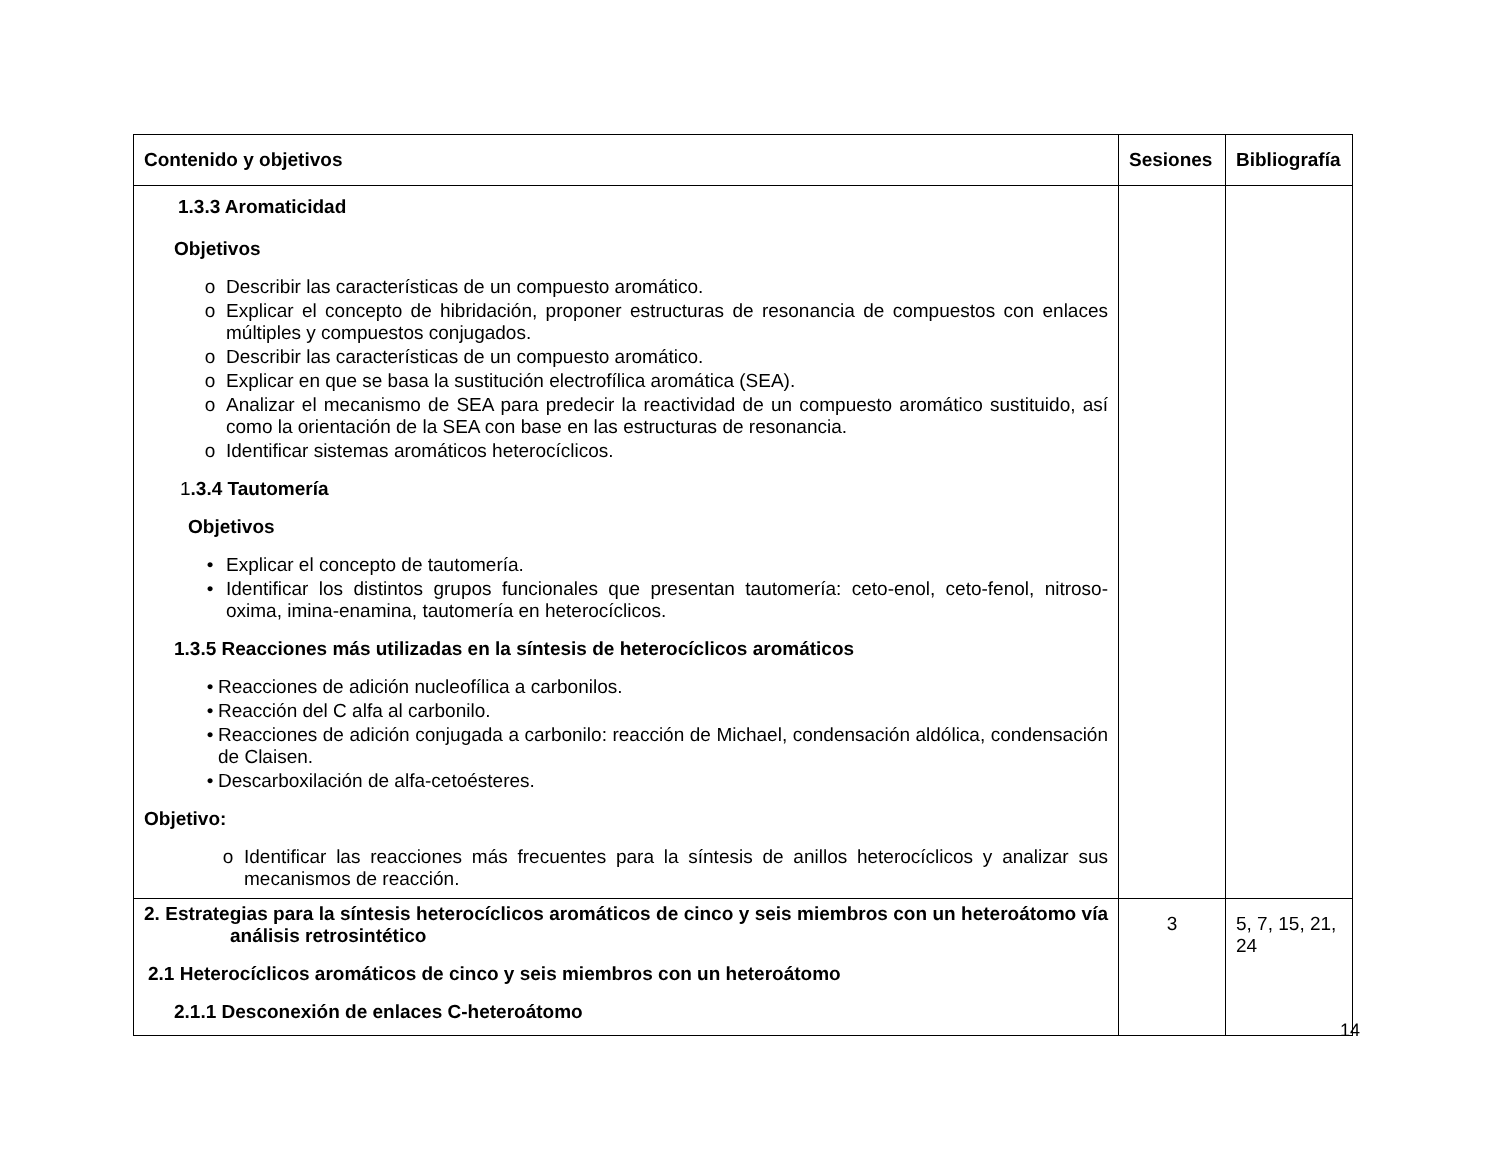| Contenido y objetivos | Sesiones | Bibliografía |
| --- | --- | --- |
| 1.3.3 Aromaticidad Objetivos o Describir las características de un compuesto aromático. o Explicar el concepto de hibridación, proponer estructuras de resonancia de compuestos con enlaces múltiples y compuestos conjugados. o Describir las características de un compuesto aromático. o Explicar en que se basa la sustitución electrofílica aromática (SEA). o Analizar el mecanismo de SEA para predecir la reactividad de un compuesto aromático sustituido, así como la orientación de la SEA con base en las estructuras de resonancia. o Identificar sistemas aromáticos heterocíclicos. 1 .3.4 Tautomería Objetivos • Explicar el concepto de tautomería. • Identificar los distintos grupos funcionales que presentan tautomería: ceto-enol, ceto-fenol, nitroso-oxima, imina-enamina, tautomería en heterocíclicos. 1.3.5 Reacciones más utilizadas en la síntesis de heterocíclicos aromáticos • Reacciones de adición nucleofílica a carbonilos. • Reacción del C alfa al carbonilo. • Reacciones de adición conjugada a carbonilo: reacción de Michael, condensación aldólica, condensación de Claisen. • Descarboxilación de alfa-cetoésteres. Objetivo: o Identificar las reacciones más frecuentes para la síntesis de anillos heterocíclicos y analizar sus mecanismos de reacción. | | |
| 2. Estrategias para la síntesis heterocíclicos aromáticos de cinco y seis miembros con un heteroátomo vía análisis retrosintético 2.1 Heterocíclicos aromáticos de cinco y seis miembros con un heteroátomo 2.1.1 Desconexión de enlaces C-heteroátomo | 3 | 5, 7, 15, 21, 24 |
14